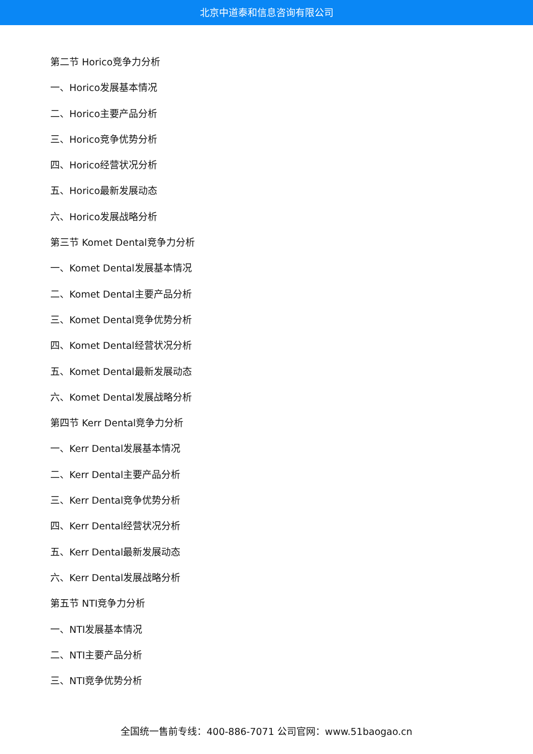北京中道泰和信息咨询有限公司
第二节 Horico竞争力分析
一、Horico发展基本情况
二、Horico主要产品分析
三、Horico竞争优势分析
四、Horico经营状况分析
五、Horico最新发展动态
六、Horico发展战略分析
第三节 Komet Dental竞争力分析
一、Komet Dental发展基本情况
二、Komet Dental主要产品分析
三、Komet Dental竞争优势分析
四、Komet Dental经营状况分析
五、Komet Dental最新发展动态
六、Komet Dental发展战略分析
第四节 Kerr Dental竞争力分析
一、Kerr Dental发展基本情况
二、Kerr Dental主要产品分析
三、Kerr Dental竞争优势分析
四、Kerr Dental经营状况分析
五、Kerr Dental最新发展动态
六、Kerr Dental发展战略分析
第五节 NTI竞争力分析
一、NTI发展基本情况
二、NTI主要产品分析
三、NTI竞争优势分析
全国统一售前专线：400-886-7071 公司官网：www.51baogao.cn